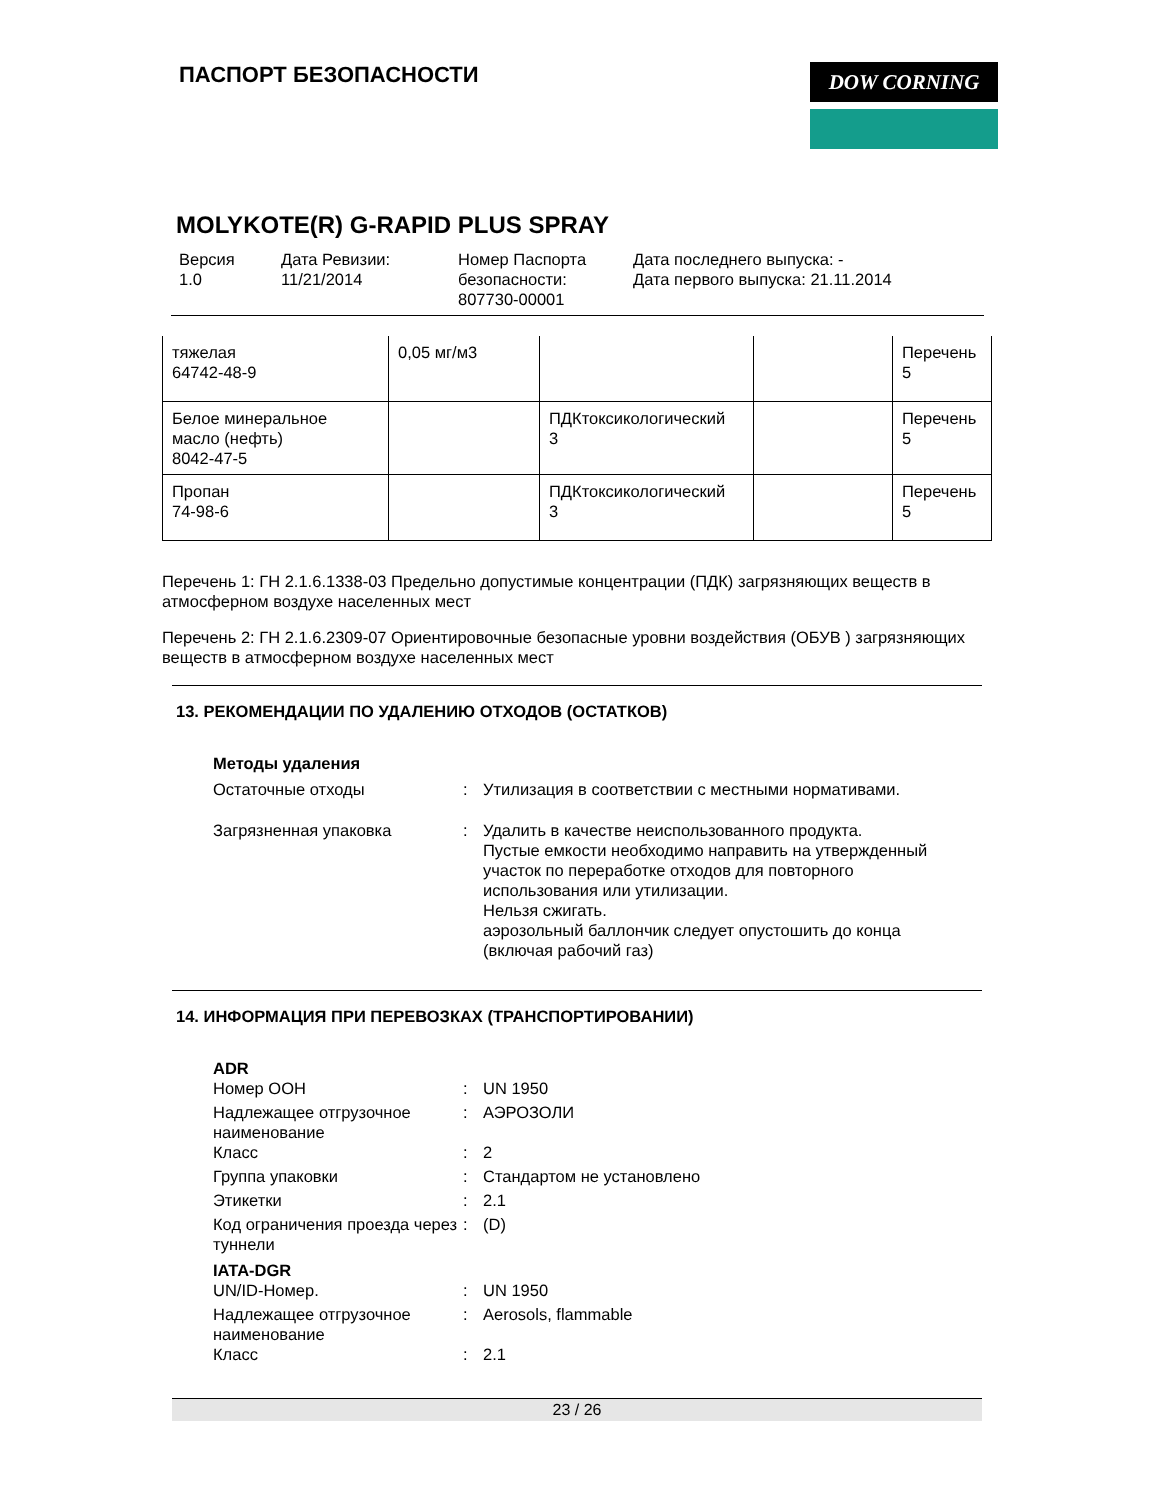ПАСПОРТ БЕЗОПАСНОСТИ
DOW CORNING
MOLYKOTE(R) G-RAPID PLUS SPRAY
Версия
1.0
Дата Ревизии:
11/21/2014
Номер Паспорта безопасности:
807730-00001
Дата последнего выпуска: -
Дата первого выпуска: 21.11.2014
| тяжелая 64742-48-9 | 0,05 мг/м3 | | | Перечень 5 |
| Белое минеральное масло (нефть) 8042-47-5 | | ПДКтоксикологический 3 | | Перечень 5 |
| Пропан 74-98-6 | | ПДКтоксикологический 3 | | Перечень 5 |
Перечень 1: ГН 2.1.6.1338-03 Предельно допустимые концентрации (ПДК) загрязняющих веществ в атмосферном воздухе населенных мест
Перечень 2: ГН 2.1.6.2309-07 Ориентировочные безопасные уровни воздействия (ОБУВ ) загрязняющих веществ в атмосферном воздухе населенных мест
13. РЕКОМЕНДАЦИИ ПО УДАЛЕНИЮ ОТХОДОВ (ОСТАТКОВ)
Методы удаления
Остаточные отходы : Утилизация в соответствии с местными нормативами.
Загрязненная упаковка : Удалить в качестве неиспользованного продукта.
Пустые емкости необходимо направить на утвержденный участок по переработке отходов для повторного использования или утилизации.
Нельзя сжигать.
аэрозольный баллончик следует опустошить до конца (включая рабочий газ)
14. ИНФОРМАЦИЯ ПРИ ПЕРЕВОЗКАХ (ТРАНСПОРТИРОВАНИИ)
ADR
Номер ООН : UN 1950
Надлежащее отгрузочное наименование
: АЭРОЗОЛИ
Класс : 2
Группа упаковки : Стандартом не установлено
Этикетки : 2.1
Код ограничения проезда через туннели
: (D)
IATA-DGR
UN/ID-Номер. : UN 1950
Надлежащее отгрузочное наименование
: Aerosols, flammable
Класс : 2.1
23 / 26